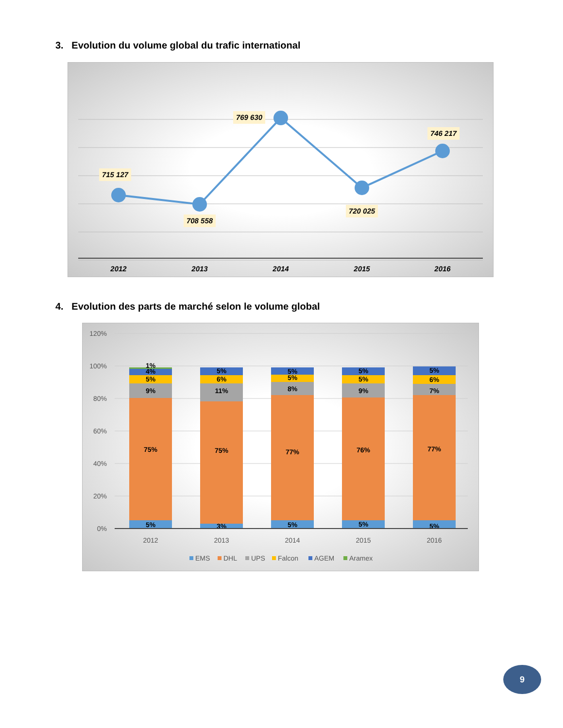3. Evolution du volume global du trafic international
715 127
708 558
769 630
720 025
746 217
2012
2013
2014
2015
2016
4. Evolution des parts de marché selon le volume global
120%
100%
80%
60%
40%
20%
0%
5%
75%
9%
5%
4%
1%
3%
75%
11%
6%
5%
5%
77%
8%
5%
5%
5%
76%
9%
5%
5%
5%
77%
7%
6%
5%
2012
2013
2014
2015
2016
EMS
DHL
UPS
Falcon
AGEM
Aramex
9